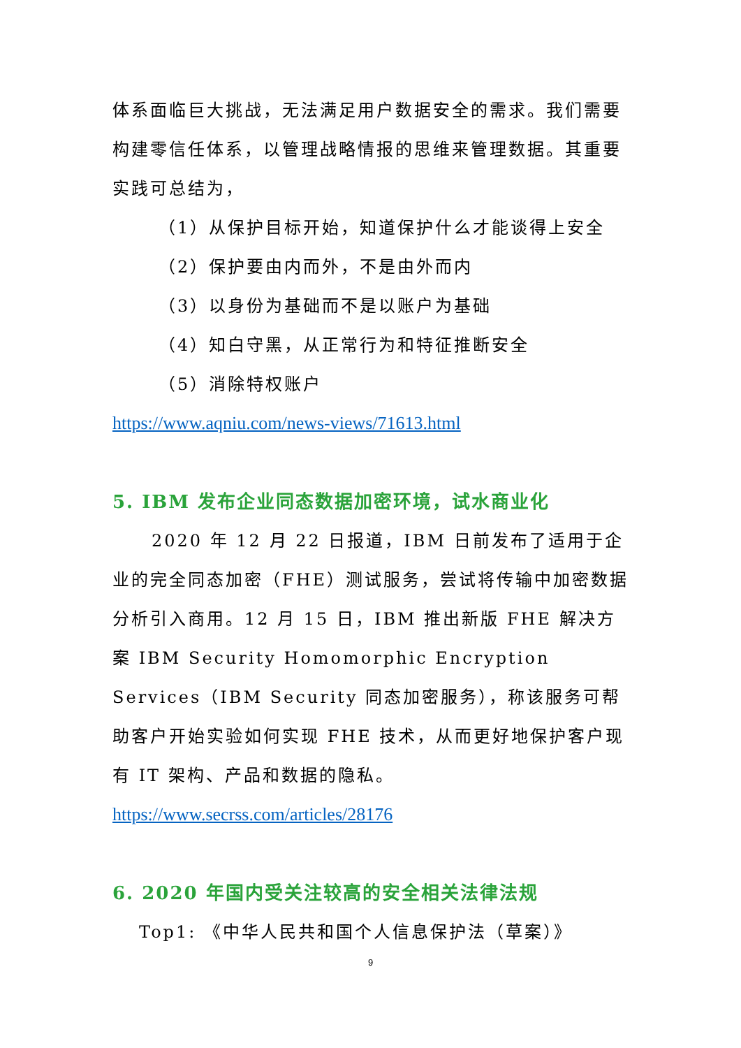体系面临巨大挑战，无法满足用户数据安全的需求。我们需要构建零信任体系，以管理战略情报的思维来管理数据。其重要实践可总结为，
（1）从保护目标开始，知道保护什么才能谈得上安全
（2）保护要由内而外，不是由外而内
（3）以身份为基础而不是以账户为基础
（4）知白守黑，从正常行为和特征推断安全
（5）消除特权账户
https://www.aqniu.com/news-views/71613.html
5. IBM 发布企业同态数据加密环境，试水商业化
2020 年 12 月 22 日报道，IBM 日前发布了适用于企业的完全同态加密（FHE）测试服务，尝试将传输中加密数据分析引入商用。12 月 15 日，IBM 推出新版 FHE 解决方案 IBM Security Homomorphic Encryption Services（IBM Security 同态加密服务），称该服务可帮助客户开始实验如何实现 FHE 技术，从而更好地保护客户现有 IT 架构、产品和数据的隐私。
https://www.secrss.com/articles/28176
6. 2020 年国内受关注较高的安全相关法律法规
Top1: 《中华人民共和国个人信息保护法（草案）》
9